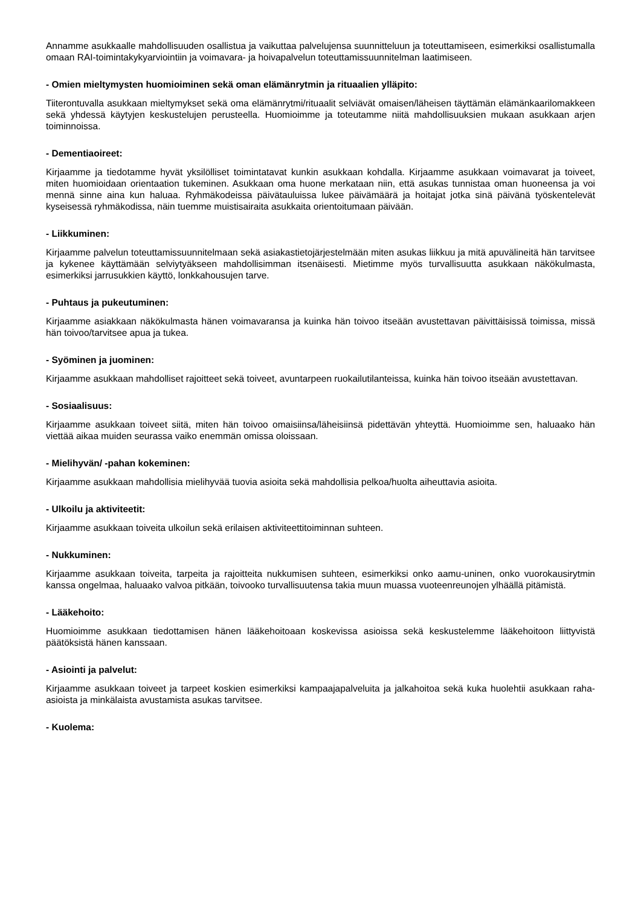Annamme asukkaalle mahdollisuuden osallistua ja vaikuttaa palvelujensa suunnitteluun ja toteuttamiseen, esimerkiksi osallistumalla omaan RAI-toimintakykyarviointiin ja voimavara- ja hoivapalvelun toteuttamissuunnitelman laatimiseen.
- Omien mieltymysten huomioiminen sekä oman elämänrytmin ja rituaalien ylläpito:
Tiiterontuvalla asukkaan mieltymykset sekä oma elämänrytmi/rituaalit selviävät omaisen/läheisen täyttämän elämänkaarilomakkeen sekä yhdessä käytyjen keskustelujen perusteella. Huomioimme ja toteutamme niitä mahdollisuuksien mukaan asukkaan arjen toiminnoissa.
- Dementiaoireet:
Kirjaamme ja tiedotamme hyvät yksilölliset toimintatavat kunkin asukkaan kohdalla. Kirjaamme asukkaan voimavarat ja toiveet, miten huomioidaan orientaation tukeminen. Asukkaan oma huone merkataan niin, että asukas tunnistaa oman huoneensa ja voi mennä sinne aina kun haluaa. Ryhmäkodeissa päivätauluissa lukee päivämäärä ja hoitajat jotka sinä päivänä työskentelevät kyseisessä ryhmäkodissa, näin tuemme muistisairaita asukkaita orientoitumaan päivään.
- Liikkuminen:
Kirjaamme palvelun toteuttamissuunnitelmaan sekä asiakastietojärjestelmään miten asukas liikkuu ja mitä apuvälineitä hän tarvitsee ja kykenee käyttämään selviytyäkseen mahdollisimman itsenäisesti. Mietimme myös turvallisuutta asukkaan näkökulmasta, esimerkiksi jarrusukkien käyttö, lonkkahousujen tarve.
- Puhtaus ja pukeutuminen:
Kirjaamme asiakkaan näkökulmasta hänen voimavaransa ja kuinka hän toivoo itseään avustettavan päivittäisissä toimissa, missä hän toivoo/tarvitsee apua ja tukea.
- Syöminen ja juominen:
Kirjaamme asukkaan mahdolliset rajoitteet sekä toiveet, avuntarpeen ruokailutilanteissa, kuinka hän toivoo itseään avustettavan.
- Sosiaalisuus:
Kirjaamme asukkaan toiveet siitä, miten hän toivoo omaisiinsa/läheisiinsä pidettävän yhteyttä. Huomioimme sen, haluaako hän viettää aikaa muiden seurassa vaiko enemmän omissa oloissaan.
- Mielihyvän/ -pahan kokeminen:
Kirjaamme asukkaan mahdollisia mielihyvää tuovia asioita sekä mahdollisia pelkoa/huolta aiheuttavia asioita.
- Ulkoilu ja aktiviteetit:
Kirjaamme asukkaan toiveita ulkoilun sekä erilaisen aktiviteettitoiminnan suhteen.
- Nukkuminen:
Kirjaamme asukkaan toiveita, tarpeita ja rajoitteita nukkumisen suhteen, esimerkiksi onko aamu-uninen, onko vuorokausirytmin kanssa ongelmaa, haluaako valvoa pitkään, toivooko turvallisuutensa takia muun muassa vuoteenreunojen ylhäällä pitämistä.
- Lääkehoito:
Huomioimme asukkaan tiedottamisen hänen lääkehoitoaan koskevissa asioissa sekä keskustelemme lääkehoitoon liittyvistä päätöksistä hänen kanssaan.
- Asiointi ja palvelut:
Kirjaamme asukkaan toiveet ja tarpeet koskien esimerkiksi kampaajapalveluita ja jalkahoitoa sekä kuka huolehtii asukkaan raha-asioista ja minkälaista avustamista asukas tarvitsee.
- Kuolema: